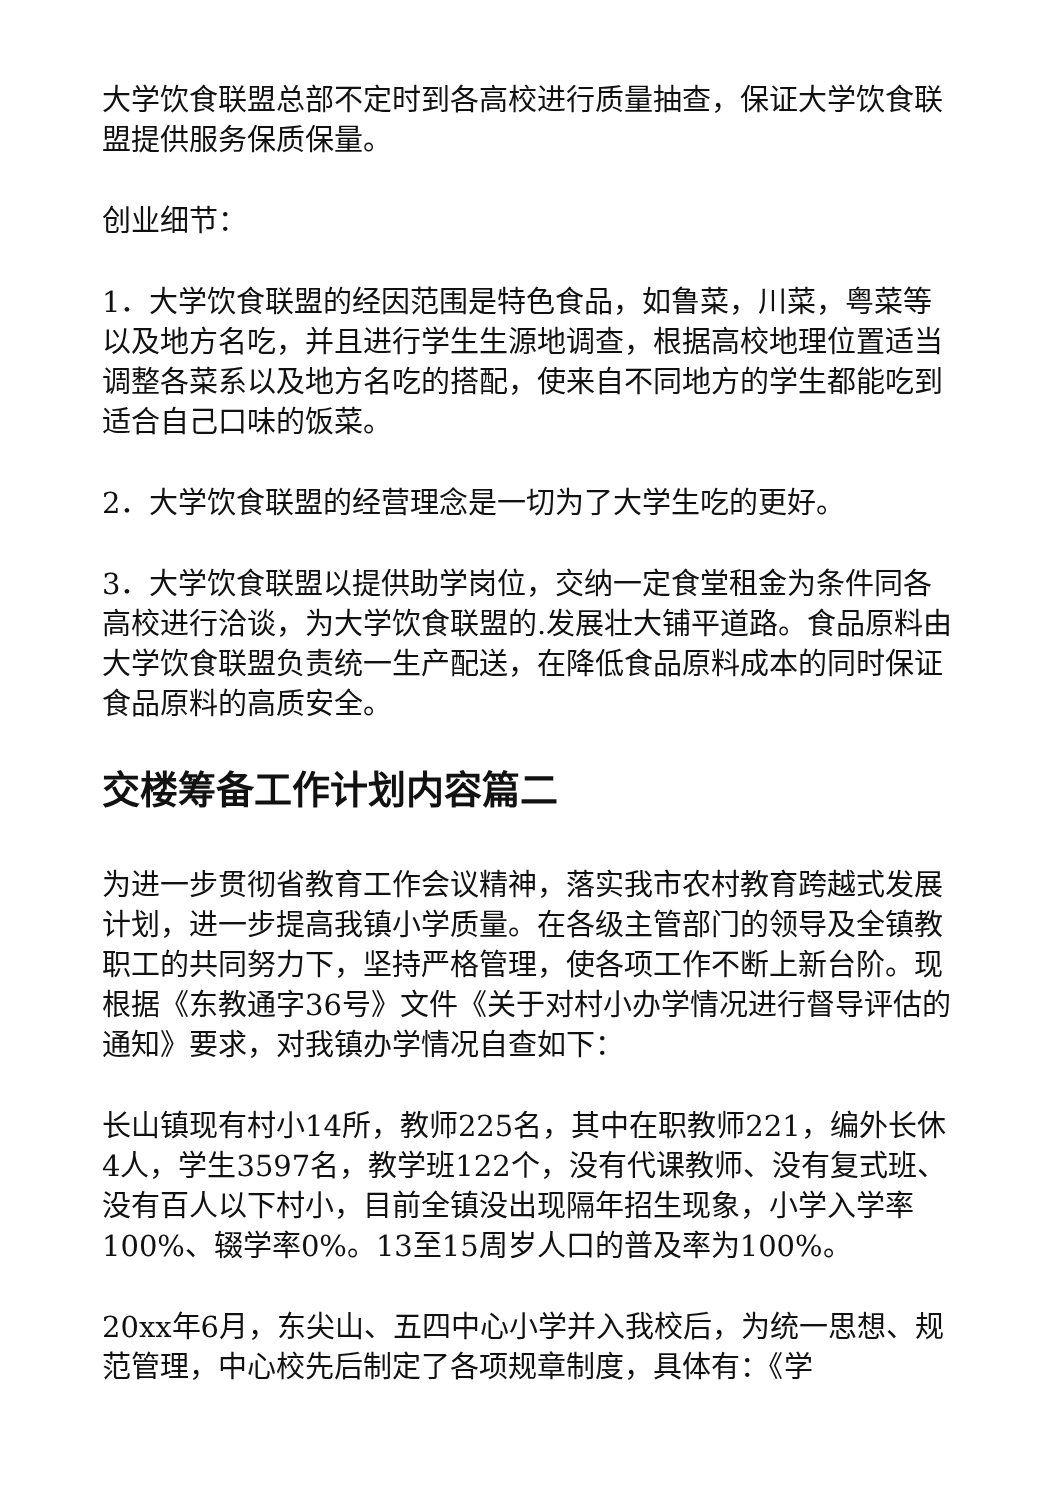大学饮食联盟总部不定时到各高校进行质量抽查，保证大学饮食联盟提供服务保质保量。
创业细节：
1．大学饮食联盟的经因范围是特色食品，如鲁菜，川菜，粤菜等以及地方名吃，并且进行学生生源地调查，根据高校地理位置适当调整各菜系以及地方名吃的搭配，使来自不同地方的学生都能吃到适合自己口味的饭菜。
2．大学饮食联盟的经营理念是一切为了大学生吃的更好。
3．大学饮食联盟以提供助学岗位，交纳一定食堂租金为条件同各高校进行洽谈，为大学饮食联盟的.发展壮大铺平道路。食品原料由大学饮食联盟负责统一生产配送，在降低食品原料成本的同时保证食品原料的高质安全。
交楼筹备工作计划内容篇二
为进一步贯彻省教育工作会议精神，落实我市农村教育跨越式发展计划，进一步提高我镇小学质量。在各级主管部门的领导及全镇教职工的共同努力下，坚持严格管理，使各项工作不断上新台阶。现根据《东教通字36号》文件《关于对村小办学情况进行督导评估的通知》要求，对我镇办学情况自查如下：
长山镇现有村小14所，教师225名，其中在职教师221，编外长休4人，学生3597名，教学班122个，没有代课教师、没有复式班、没有百人以下村小，目前全镇没出现隔年招生现象，小学入学率100%、辍学率0%。13至15周岁人口的普及率为100%。
20xx年6月，东尖山、五四中心小学并入我校后，为统一思想、规范管理，中心校先后制定了各项规章制度，具体有：《学